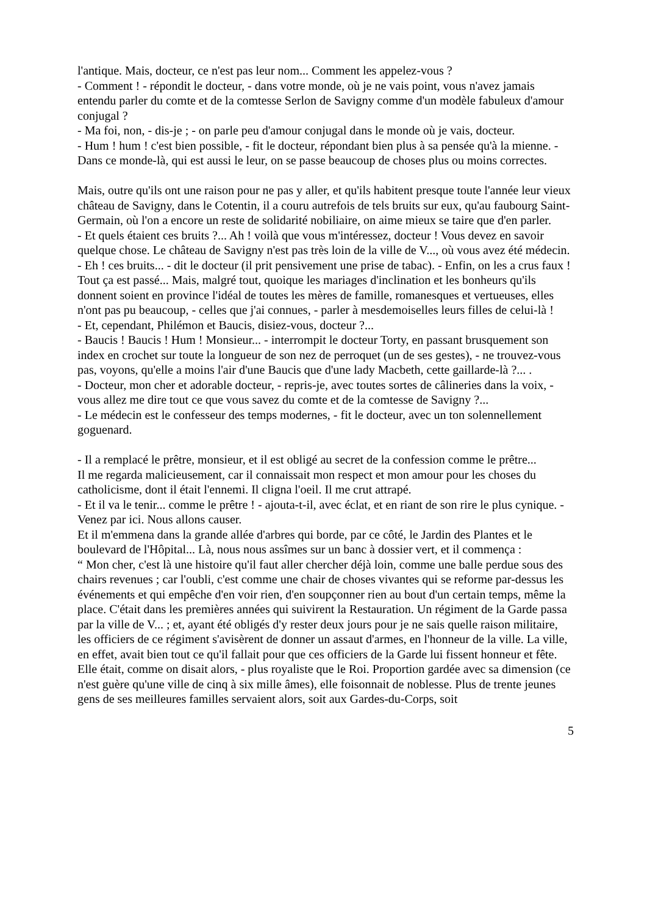l'antique. Mais, docteur, ce n'est pas leur nom... Comment les appelez-vous ?
- Comment ! - répondit le docteur, - dans votre monde, où je ne vais point, vous n'avez jamais entendu parler du comte et de la comtesse Serlon de Savigny comme d'un modèle fabuleux d'amour conjugal ?
- Ma foi, non, - dis-je ; - on parle peu d'amour conjugal dans le monde où je vais, docteur.
- Hum ! hum ! c'est bien possible, - fit le docteur, répondant bien plus à sa pensée qu'à la mienne. - Dans ce monde-là, qui est aussi le leur, on se passe beaucoup de choses plus ou moins correctes.
Mais, outre qu'ils ont une raison pour ne pas y aller, et qu'ils habitent presque toute l'année leur vieux château de Savigny, dans le Cotentin, il a couru autrefois de tels bruits sur eux, qu'au faubourg Saint-Germain, où l'on a encore un reste de solidarité nobiliaire, on aime mieux se taire que d'en parler.
- Et quels étaient ces bruits ?... Ah ! voilà que vous m'intéressez, docteur ! Vous devez en savoir quelque chose. Le château de Savigny n'est pas très loin de la ville de V..., où vous avez été médecin.
- Eh ! ces bruits... - dit le docteur (il prit pensivement une prise de tabac). - Enfin, on les a crus faux !
Tout ça est passé... Mais, malgré tout, quoique les mariages d'inclination et les bonheurs qu'ils donnent soient en province l'idéal de toutes les mères de famille, romanesques et vertueuses, elles n'ont pas pu beaucoup, - celles que j'ai connues, - parler à mesdemoiselles leurs filles de celui-là !
- Et, cependant, Philémon et Baucis, disiez-vous, docteur ?...
- Baucis ! Baucis ! Hum ! Monsieur... - interrompit le docteur Torty, en passant brusquement son index en crochet sur toute la longueur de son nez de perroquet (un de ses gestes), - ne trouvez-vous pas, voyons, qu'elle a moins l'air d'une Baucis que d'une lady Macbeth, cette gaillarde-là ?... .
- Docteur, mon cher et adorable docteur, - repris-je, avec toutes sortes de câlineries dans la voix, - vous allez me dire tout ce que vous savez du comte et de la comtesse de Savigny ?...
- Le médecin est le confesseur des temps modernes, - fit le docteur, avec un ton solennellement goguenard.
- Il a remplacé le prêtre, monsieur, et il est obligé au secret de la confession comme le prêtre...
Il me regarda malicieusement, car il connaissait mon respect et mon amour pour les choses du catholicisme, dont il était l'ennemi. Il cligna l'oeil. Il me crut attrapé.
- Et il va le tenir... comme le prêtre ! - ajouta-t-il, avec éclat, et en riant de son rire le plus cynique. - Venez par ici. Nous allons causer.
Et il m'emmena dans la grande allée d'arbres qui borde, par ce côté, le Jardin des Plantes et le boulevard de l'Hôpital... Là, nous nous assîmes sur un banc à dossier vert, et il commença :
“ Mon cher, c'est là une histoire qu'il faut aller chercher déjà loin, comme une balle perdue sous des chairs revenues ; car l'oubli, c'est comme une chair de choses vivantes qui se reforme par-dessus les événements et qui empêche d'en voir rien, d'en soupçonner rien au bout d'un certain temps, même la place. C'était dans les premières années qui suivirent la Restauration. Un régiment de la Garde passa par la ville de V... ; et, ayant été obligés d'y rester deux jours pour je ne sais quelle raison militaire, les officiers de ce régiment s'avisèrent de donner un assaut d'armes, en l'honneur de la ville. La ville, en effet, avait bien tout ce qu'il fallait pour que ces officiers de la Garde lui fissent honneur et fête. Elle était, comme on disait alors, - plus royaliste que le Roi. Proportion gardée avec sa dimension (ce n'est guère qu'une ville de cinq à six mille âmes), elle foisonnait de noblesse. Plus de trente jeunes gens de ses meilleures familles servaient alors, soit aux Gardes-du-Corps, soit
5